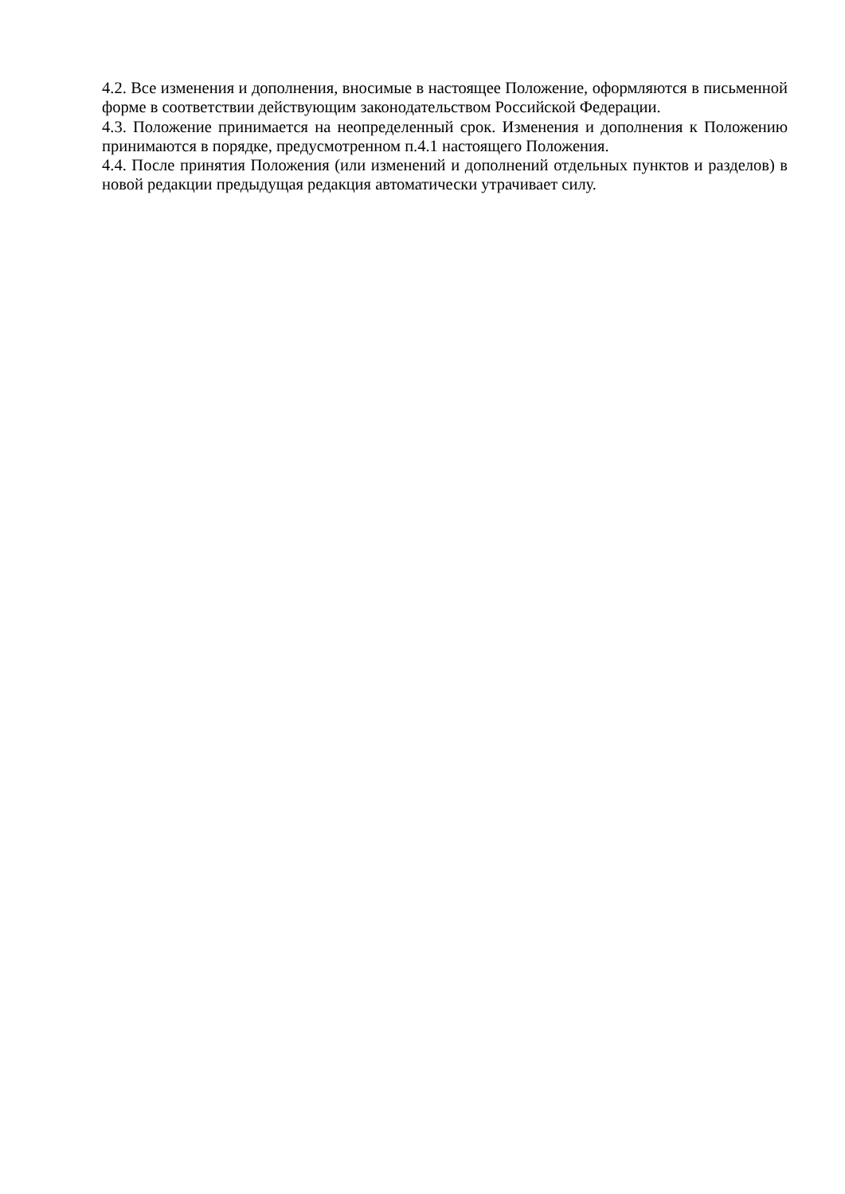4.2. Все изменения и дополнения, вносимые в настоящее Положение, оформляются в письменной форме в соответствии действующим законодательством Российской Федерации.
4.3. Положение принимается на неопределенный срок. Изменения и дополнения к Положению принимаются в порядке, предусмотренном п.4.1 настоящего Положения.
4.4. После принятия Положения (или изменений и дополнений отдельных пунктов и разделов) в новой редакции предыдущая редакция автоматически утрачивает силу.